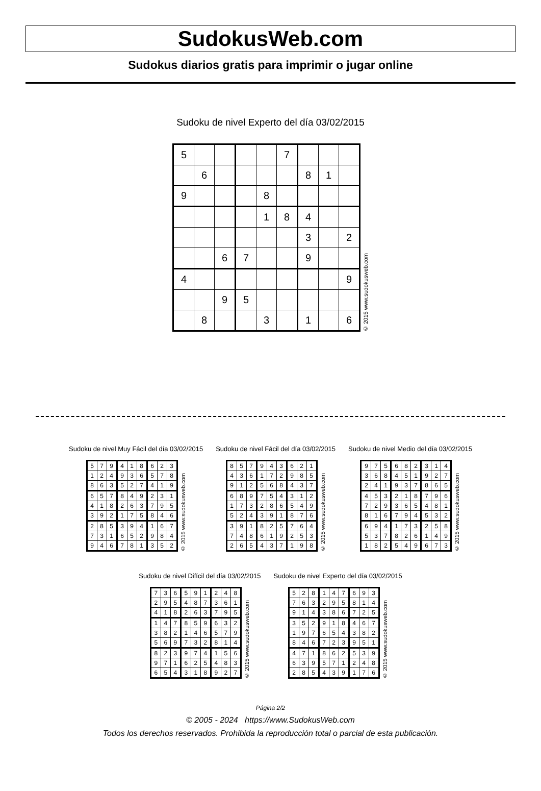SudokusWeb.com
Sudokus diarios gratis para imprimir o jugar online
Sudoku de nivel Experto del día 03/02/2015
| 5 | | | | | 7 | | | |
| | 6 | | | | | 8 | 1 | |
| 9 | | | | 8 | | | | |
| | | | | 1 | 8 | 4 | | |
| | | | | | | 3 | | 2 |
| | | 6 | 7 | | | 9 | | |
| 4 | | | | | | | | 9 |
| | | 9 | 5 | | | | | |
| | 8 | | | 3 | | 1 | | 6 |
© 2015 www.sudokusweb.com
Sudoku de nivel Muy Fácil del día 03/02/2015
| 5 | 7 | 9 | 4 | 1 | 8 | 6 | 2 | 3 |
| 1 | 2 | 4 | 9 | 3 | 6 | 5 | 7 | 8 |
| 8 | 6 | 3 | 5 | 2 | 7 | 4 | 1 | 9 |
| 6 | 5 | 7 | 8 | 4 | 9 | 2 | 3 | 1 |
| 4 | 1 | 8 | 2 | 6 | 3 | 7 | 9 | 5 |
| 3 | 9 | 2 | 1 | 7 | 5 | 8 | 4 | 6 |
| 2 | 8 | 5 | 3 | 9 | 4 | 1 | 6 | 7 |
| 7 | 3 | 1 | 6 | 5 | 2 | 9 | 8 | 4 |
| 9 | 4 | 6 | 7 | 8 | 1 | 3 | 5 | 2 |
© 2015 www.sudokusweb.com
Sudoku de nivel Fácil del día 03/02/2015
| 8 | 5 | 7 | 9 | 4 | 3 | 6 | 2 | 1 |
| 4 | 3 | 6 | 1 | 7 | 2 | 9 | 8 | 5 |
| 9 | 1 | 2 | 5 | 6 | 8 | 4 | 3 | 7 |
| 6 | 8 | 9 | 7 | 5 | 4 | 3 | 1 | 2 |
| 1 | 7 | 3 | 2 | 8 | 6 | 5 | 4 | 9 |
| 5 | 2 | 4 | 3 | 9 | 1 | 8 | 7 | 6 |
| 3 | 9 | 1 | 8 | 2 | 5 | 7 | 6 | 4 |
| 7 | 4 | 8 | 6 | 1 | 9 | 2 | 5 | 3 |
| 2 | 6 | 5 | 4 | 3 | 7 | 1 | 9 | 8 |
© 2015 www.sudokusweb.com
Sudoku de nivel Medio del día 03/02/2015
| 9 | 7 | 5 | 6 | 8 | 2 | 3 | 1 | 4 |
| 3 | 6 | 8 | 4 | 5 | 1 | 9 | 2 | 7 |
| 2 | 4 | 1 | 9 | 3 | 7 | 8 | 6 | 5 |
| 4 | 5 | 3 | 2 | 1 | 8 | 7 | 9 | 6 |
| 7 | 2 | 9 | 3 | 6 | 5 | 4 | 8 | 1 |
| 8 | 1 | 6 | 7 | 9 | 4 | 5 | 3 | 2 |
| 6 | 9 | 4 | 1 | 7 | 3 | 2 | 5 | 8 |
| 5 | 3 | 7 | 8 | 2 | 6 | 1 | 4 | 9 |
| 1 | 8 | 2 | 5 | 4 | 9 | 6 | 7 | 3 |
© 2015 www.sudokusweb.com
Sudoku de nivel Difícil del día 03/02/2015
| 7 | 3 | 6 | 5 | 9 | 1 | 2 | 4 | 8 |
| 2 | 9 | 5 | 4 | 8 | 7 | 3 | 6 | 1 |
| 4 | 1 | 8 | 2 | 6 | 3 | 7 | 9 | 5 |
| 1 | 4 | 7 | 8 | 5 | 9 | 6 | 3 | 2 |
| 3 | 8 | 2 | 1 | 4 | 6 | 5 | 7 | 9 |
| 5 | 6 | 9 | 7 | 3 | 2 | 8 | 1 | 4 |
| 8 | 2 | 3 | 9 | 7 | 4 | 1 | 5 | 6 |
| 9 | 7 | 1 | 6 | 2 | 5 | 4 | 8 | 3 |
| 6 | 5 | 4 | 3 | 1 | 8 | 9 | 2 | 7 |
© 2015 www.sudokusweb.com
Sudoku de nivel Experto del día 03/02/2015
| 5 | 2 | 8 | 1 | 4 | 7 | 6 | 9 | 3 |
| 7 | 6 | 3 | 2 | 9 | 5 | 8 | 1 | 4 |
| 9 | 1 | 4 | 3 | 8 | 6 | 7 | 2 | 5 |
| 3 | 5 | 2 | 9 | 1 | 8 | 4 | 6 | 7 |
| 1 | 9 | 7 | 6 | 5 | 4 | 3 | 8 | 2 |
| 8 | 4 | 6 | 7 | 2 | 3 | 9 | 5 | 1 |
| 4 | 7 | 1 | 8 | 6 | 2 | 5 | 3 | 9 |
| 6 | 3 | 9 | 5 | 7 | 1 | 2 | 4 | 8 |
| 2 | 8 | 5 | 4 | 3 | 9 | 1 | 7 | 6 |
© 2015 www.sudokusweb.com
Página 2/2
© 2005 - 2024 https://www.SudokusWeb.com
Todos los derechos reservados. Prohibida la reproducción total o parcial de esta publicación.